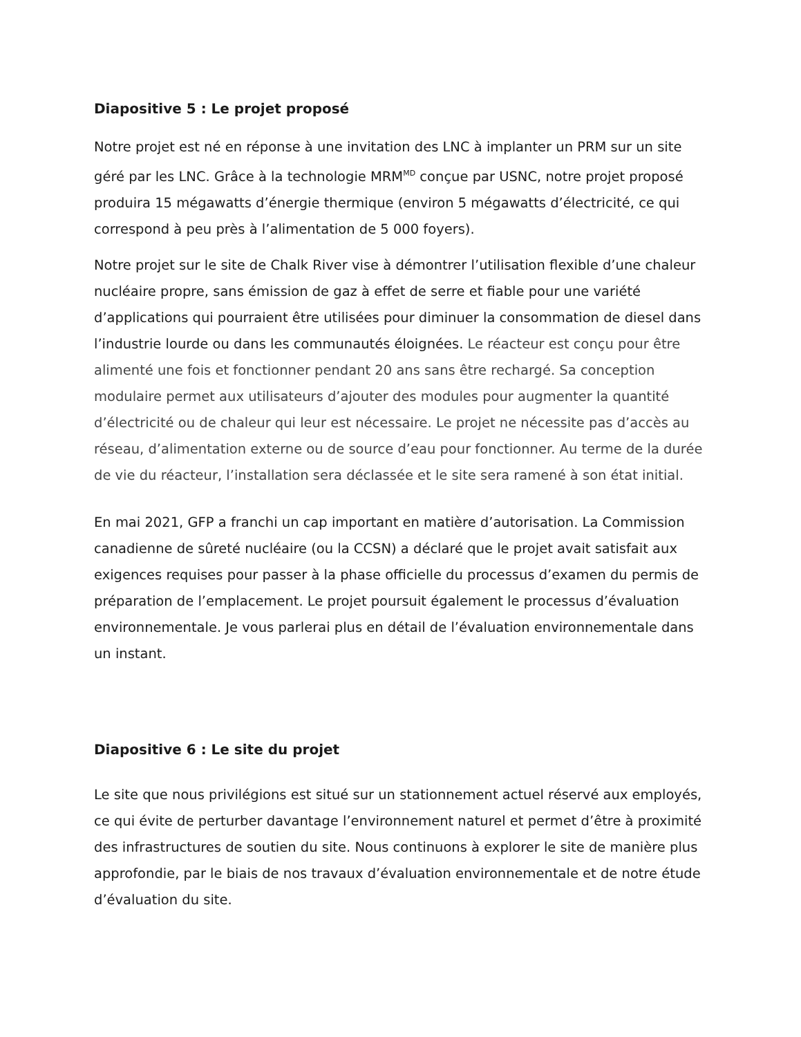Diapositive 5 : Le projet proposé
Notre projet est né en réponse à une invitation des LNC à implanter un PRM sur un site géré par les LNC. Grâce à la technologie MRM<sup>MD</sup> conçue par USNC, notre projet proposé produira 15 mégawatts d’énergie thermique (environ 5 mégawatts d’électricité, ce qui correspond à peu près à l’alimentation de 5 000 foyers).
Notre projet sur le site de Chalk River vise à démontrer l’utilisation flexible d’une chaleur nucléaire propre, sans émission de gaz à effet de serre et fiable pour une variété d’applications qui pourraient être utilisées pour diminuer la consommation de diesel dans l’industrie lourde ou dans les communautés éloignées. Le réacteur est conçu pour être alimenté une fois et fonctionner pendant 20 ans sans être rechargé. Sa conception modulaire permet aux utilisateurs d’ajouter des modules pour augmenter la quantité d’électricité ou de chaleur qui leur est nécessaire. Le projet ne nécessite pas d’accès au réseau, d’alimentation externe ou de source d’eau pour fonctionner. Au terme de la durée de vie du réacteur, l’installation sera déclassée et le site sera ramené à son état initial.
En mai 2021, GFP a franchi un cap important en matière d’autorisation. La Commission canadienne de sûreté nucléaire (ou la CCSN) a déclaré que le projet avait satisfait aux exigences requises pour passer à la phase officielle du processus d’examen du permis de préparation de l’emplacement. Le projet poursuit également le processus d’évaluation environnementale. Je vous parlerai plus en détail de l’évaluation environnementale dans un instant.
Diapositive 6 : Le site du projet
Le site que nous privilégions est situé sur un stationnement actuel réservé aux employés, ce qui évite de perturber davantage l’environnement naturel et permet d’être à proximité des infrastructures de soutien du site. Nous continuons à explorer le site de manière plus approfondie, par le biais de nos travaux d’évaluation environnementale et de notre étude d’évaluation du site.